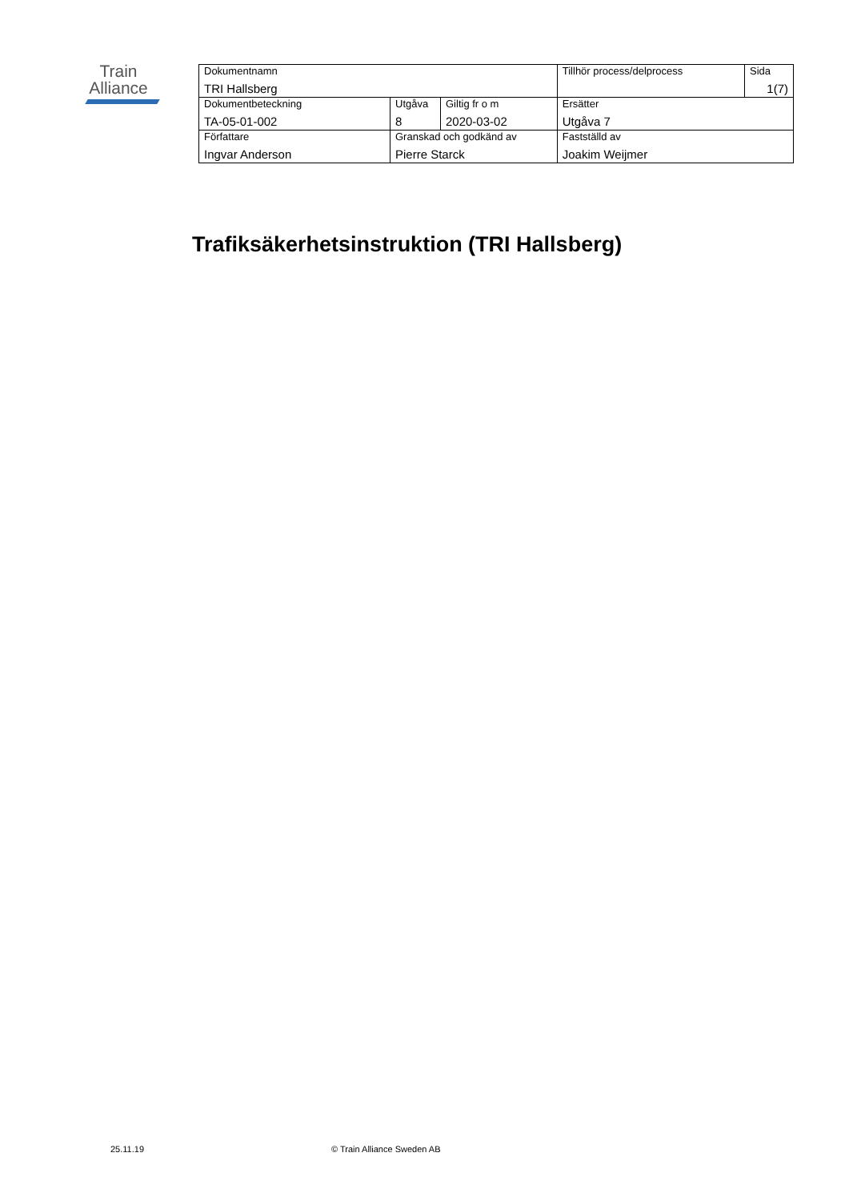Train
Alliance
| Dokumentnamn TRI Hallsberg | | | Tillhör process/delprocess | Sida 1(7) |
| Dokumentbeteckning TA-05-01-002 | Utgåva 8 | Giltig fr o m 2020-03-02 | Ersätter Utgåva 7 | |
| Författare Ingvar Anderson | Granskad och godkänd av Pierre Starck | | Fastställd av Joakim Weijmer | |
Trafiksäkerhetsinstruktion (TRI Hallsberg)
25.11.19 © Train Alliance Sweden AB